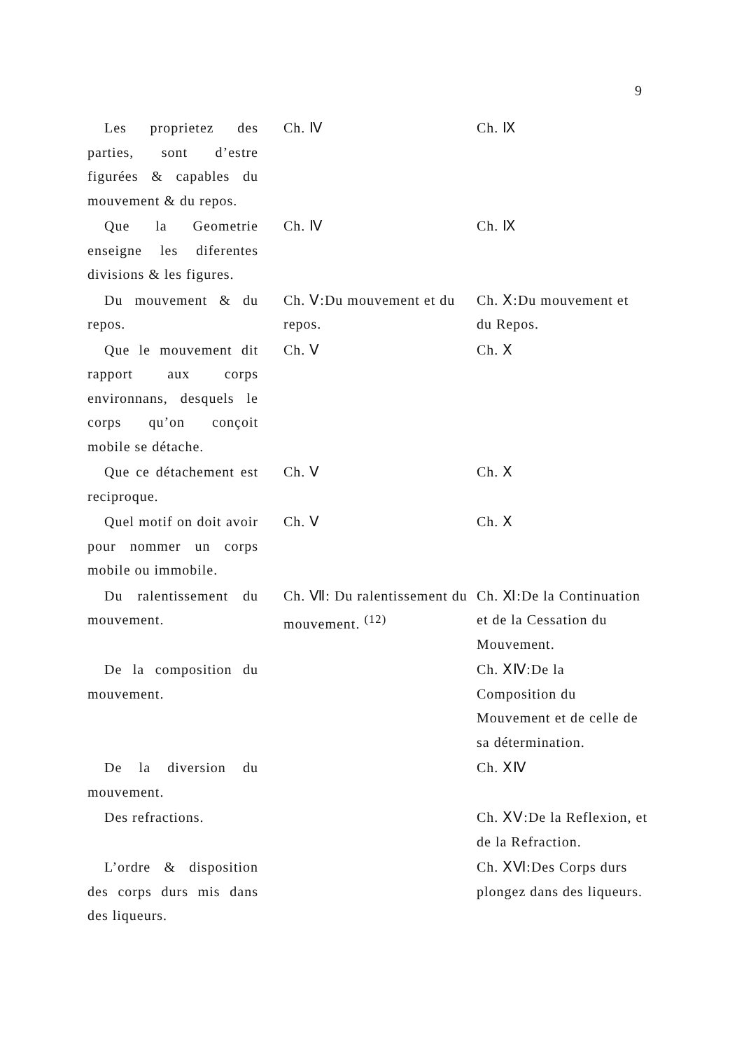9
| Les proprietez des parties, sont d’estre figurées & capables du mouvement & du repos. | Ch. Ⅳ | Ch. Ⅸ |
| Que la Geometrie enseigne les diferentes divisions & les figures. | Ch. Ⅳ | Ch. Ⅸ |
| Du mouvement & du repos. | Ch. Ⅴ:Du mouvement et du repos. | Ch. Ⅹ:Du mouvement et du Repos. |
| Que le mouvement dit rapport aux corps environnans, desquels le corps qu’on conçoit mobile se détache. | Ch. Ⅴ | Ch. Ⅹ |
| Que ce détachement est reciproque. | Ch. Ⅴ | Ch. Ⅹ |
| Quel motif on doit avoir pour nommer un corps mobile ou immobile. | Ch. Ⅴ | Ch. Ⅹ |
| Du ralentissement du mouvement. | Ch. Ⅶ: Du ralentissement du mouvement. <sup>(12)</sup> | Ch. Ⅺ:De la Continuation et de la Cessation du Mouvement. |
| De la composition du mouvement. | | Ch. ⅩⅣ:De la Composition du Mouvement et de celle de sa détermination. |
| De la diversion du mouvement. | | Ch. ⅩⅣ |
| Des refractions. | | Ch. ⅩⅤ:De la Reflexion, et de la Refraction. |
| L’ordre & disposition des corps durs mis dans des liqueurs. | | Ch. ⅩⅥ:Des Corps durs plongez dans des liqueurs. |